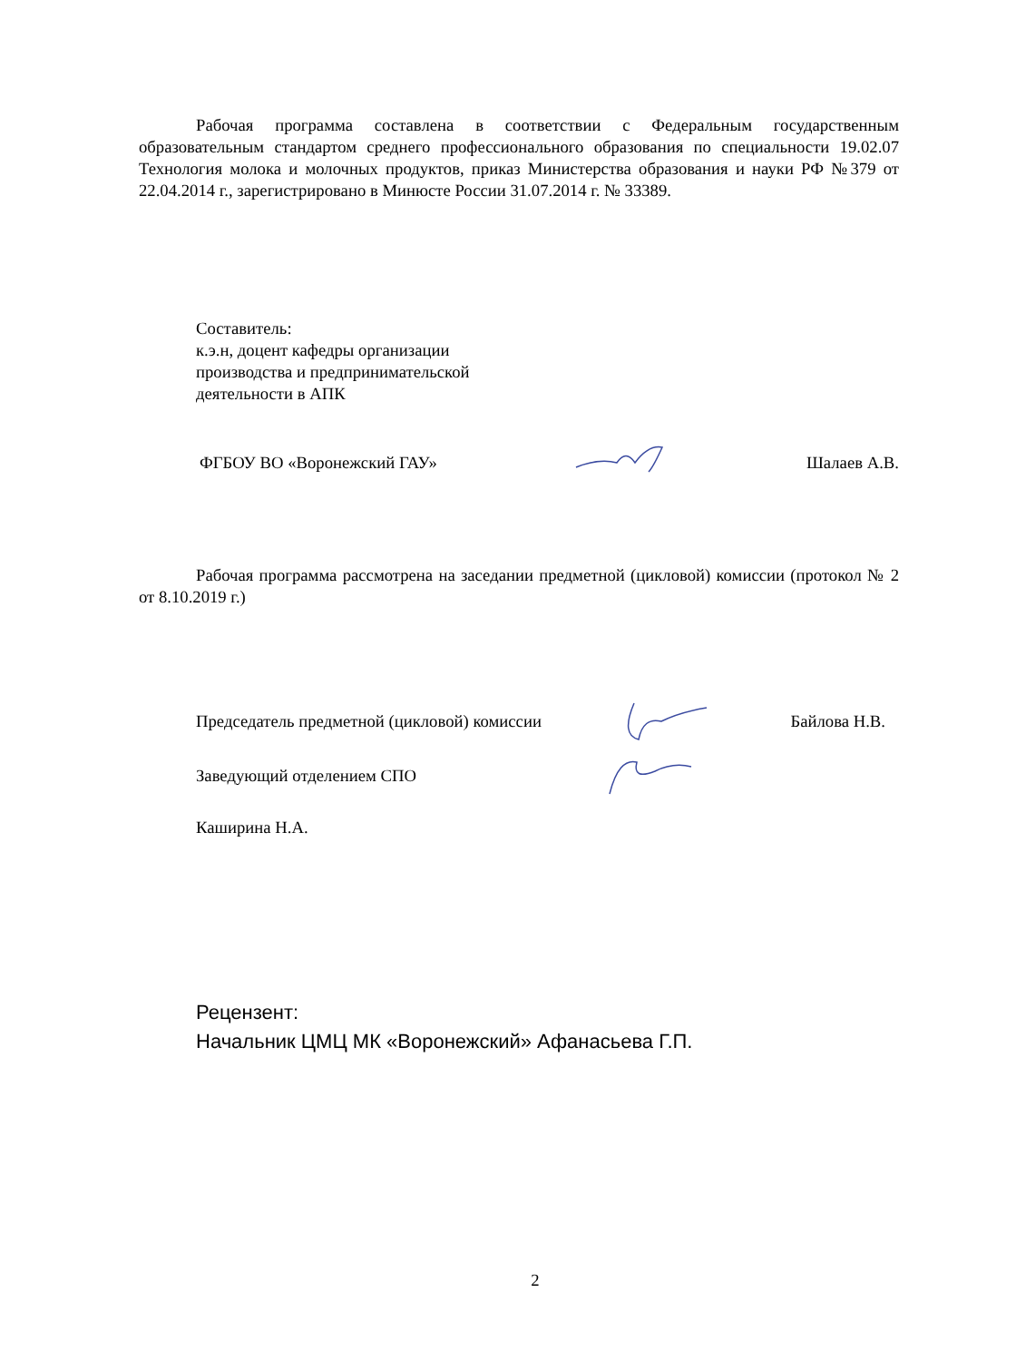Рабочая программа составлена в соответствии с Федеральным государственным образовательным стандартом среднего профессионального образования по специальности 19.02.07 Технология молока и молочных продуктов, приказ Министерства образования и науки РФ №379 от 22.04.2014 г., зарегистрировано в Минюсте России 31.07.2014 г. № 33389.
Составитель:
к.э.н, доцент кафедры организации
производства и предпринимательской
деятельности в АПК
ФГБОУ ВО «Воронежский ГАУ» Шалаев А.В.
Рабочая программа рассмотрена на заседании предметной (цикловой) комиссии (протокол № 2 от 8.10.2019 г.)
Председатель предметной (цикловой) комиссии Байлова Н.В.
Заведующий отделением СПО
Каширина Н.А.
Рецензент:
Начальник ЦМЦ МК «Воронежский» Афанасьева Г.П.
2